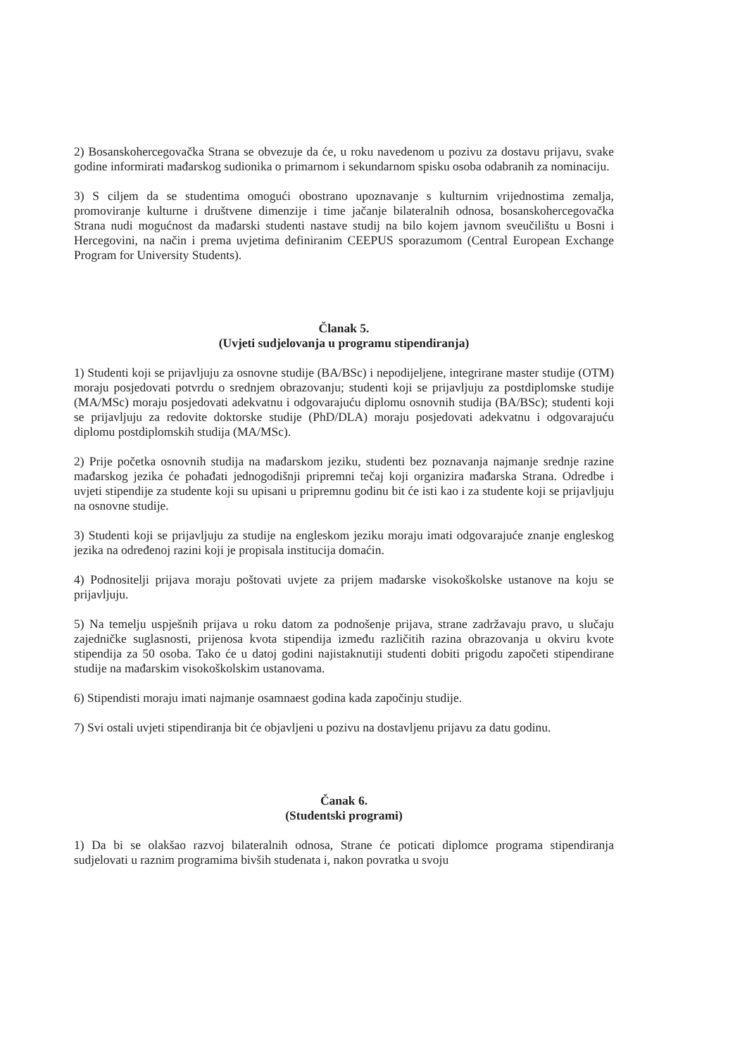2) Bosanskohercegovačka Strana se obvezuje da će, u roku navedenom u pozivu za dostavu prijavu, svake godine informirati mađarskog sudionika o primarnom i sekundarnom spisku osoba odabranih za nominaciju.
3) S ciljem da se studentima omogući obostrano upoznavanje s kulturnim vrijednostima zemalja, promoviranje kulturne i društvene dimenzije i time jačanje bilateralnih odnosa, bosanskohercegovačka Strana nudi mogućnost da mađarski studenti nastave studij na bilo kojem javnom sveučilištu u Bosni i Hercegovini, na način i prema uvjetima definiranim CEEPUS sporazumom (Central European Exchange Program for University Students).
Članak 5.
(Uvjeti sudjelovanja u programu stipendiranja)
1) Studenti koji se prijavljuju za osnovne studije (BA/BSc) i nepodijeljene, integrirane master studije (OTM) moraju posjedovati potvrdu o srednjem obrazovanju; studenti koji se prijavljuju za postdiplomske studije (MA/MSc) moraju posjedovati adekvatnu i odgovarajuću diplomu osnovnih studija (BA/BSc); studenti koji se prijavljuju za redovite doktorske studije (PhD/DLA) moraju posjedovati adekvatnu i odgovarajuću diplomu postdiplomskih studija (MA/MSc).
2) Prije početka osnovnih studija na mađarskom jeziku, studenti bez poznavanja najmanje srednje razine mađarskog jezika će pohađati jednogodišnji pripremni tečaj koji organizira mađarska Strana. Odredbe i uvjeti stipendije za studente koji su upisani u pripremnu godinu bit će isti kao i za studente koji se prijavljuju na osnovne studije.
3) Studenti koji se prijavljuju za studije na engleskom jeziku moraju imati odgovarajuće znanje engleskog jezika na određenoj razini koji je propisala institucija domaćin.
4) Podnositelji prijava moraju poštovati uvjete za prijem mađarske visokoškolske ustanove na koju se prijavljuju.
5) Na temelju uspješnih prijava u roku datom za podnošenje prijava, strane zadržavaju pravo, u slučaju zajedničke suglasnosti, prijenosa kvota stipendija između različitih razina obrazovanja u okviru kvote stipendija za 50 osoba. Tako će u datoj godini najistaknutiji studenti dobiti prigodu započeti stipendirane studije na mađarskim visokoškolskim ustanovama.
6) Stipendisti moraju imati najmanje osamnaest godina kada započinju studije.
7) Svi ostali uvjeti stipendiranja bit će objavljeni u pozivu na dostavljenu prijavu za datu godinu.
Čanak 6.
(Studentski programi)
1) Da bi se olakšao razvoj bilateralnih odnosa, Strane će poticati diplomce programa stipendiranja sudjelovati u raznim programima bivših studenata i, nakon povratka u svoju